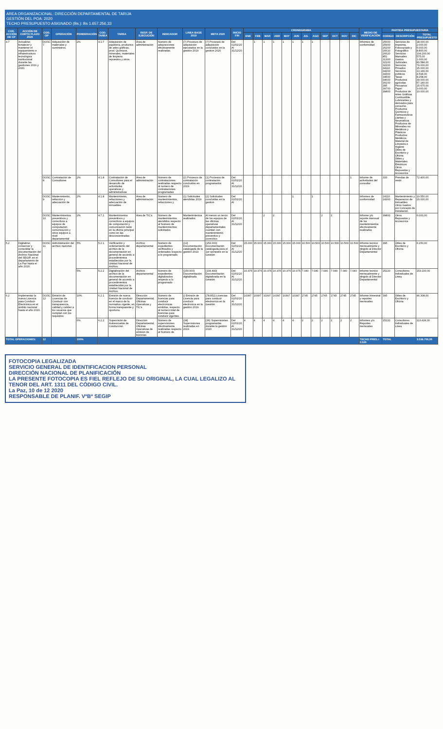AREA ORGANIZACIONAL: DIRECCIÓN DEPARTAMENTAL DE TARIJA
GESTIÓN DEL POA: 2020
TECHO PRESUPUESTO ASIGNADO (Bs.): Bs 1.657.256,33
| COD. ACCIÓN DE CP | ACCIÓN DE CORTO PLAZO 2020 | COD. OP | OPERACIÓN | PONDERACIÓN | COD. TAREA | TAREA | RESP. DE EJECUCIÓN | INDICADOR | LINEA BASE 2019 | META 2020 | INICIO FIN | CRONOGRAMA | | | | | | | | | | | | MEDIO DE VERIFICACIÓN | PARTIDA PRESUPUESTARIA | | |
| --- | --- | --- | --- | --- | --- | --- | --- | --- | --- | --- | --- | --- | --- | --- | --- | --- | --- | --- | --- | --- | --- | --- | --- | --- | --- | --- | --- |
| | | | | | | | | | | | | ENE | FEB | MAR | ABR | MAY | JUN | JUL | AGO | SEP | OCT | NOV | DIC | | CODIGO | DESCRIPCIÓN | TOTAL PRESUPUESTO |
| 4.7 | Actualizar, fortalecer y mantener el equipamiento e infraestructura tecnológica institucional durante las gestiones 2019 y 2020. | DOSC 7 | Adquisición de materiales y suministros. | 2% | 4.1.7 | Adquisición de papelería, productos de artes gráficas, prod. Químicos, minerales, materiales de limpieza repuestos y otros. | Área de administración | Numero de adquisiciones efectivamente realizadas. | (7) Procesos de adquisición ejecutados en la gestión 2019 | (7) Procesos de adquisición concluidos en la gestion 2020 | Del 02/01/20 Al 31/12/20 | | 1 | 1 | 1 | 1 | 1 | 1 | 1 | | | | | Informes de conformidad | 25600 25900 26200 26610 26620 851 31300 32100 32200 34110 34200 34300 34500 34600 39100 395 39700 39800 | Servicios de Imprenta, Fotocopiado y Fotográfico Servicios Manuales Gastos Judiciales Servicios Privados Servicios públicos Tasas Productos agrícolas Pecuarios Papel Productos de Artes Gráficas Combustible, Lubricantes y derivados para consumo Productos Químicos y Farmacéuticos Llantas y Neumáticos Productos de Minerales no Metálicos y Plásticos Productos Metálicos Material de Limpieza e Higiene Útiles de Escritorio y Oficina Útiles y Materiales Eléctricos Otros Repuestos y Accesorios | 18.000,00 2.000,00 5.000,00 8.800,00 104.200,00 575,00 1.000,00 83.584,00 79.000,00 15.000,00 13.166,00 4.594,00 8.258,00 39.000,00 57.140,00 15.675,00 3.000,00 10.000,00 |
| | | DOSC 8 | Contratación de Consultores | 2% | 4.1.8 | Contratación de Consultores para el desarrollo de actividades operativas y administrativas | Área de administración | Numero de contrataciones realizadas respecto al numero de contrataciones programadas | (2) Procesos de contratación concluidos en 2019 | (1) Procesos de contratación programados | Del 02/01/20 Al 31/12/20 | | | | | | | | | | | | 1 | Informe de actividades del consultor | 333 | Prendas de vestir | 72.400,00 |
| | | DOSC 9 | Mantenimiento, refacción y adecuación de | 2% | 4.1.8 | Mantenimiento, refacciones y adecuación de inmuebles | Área de administración | Numero de mantenimientos, refacciones y | (1) Solicitudes atendidas 2019 | (2) Solicitudes concluidas en la gestion | Del 02/01/20 Al | | | | | | 1 | | 1 | | | | | Informes de conformidad | 24110 24300 | Mantenimiento y Reparacion de Inmuebles Otros Gastos por Concepto de Instalacion | 19.550,00 20.000,00 |
| | | DOSC 10 | Mantenimientos preventivos y correctivos a equipos de computación, comunicación y otros equipos a nivel departamental | 2% | 4.7.1 | Mantenimientos preventivos y correctivos a equipos de computación y comunicación tanto en la oficina principal como en las desconcentradas | Área de TIC's | Numero de mantenimientos atendidos respecto al Numero de mantenimientos solicitados | Mantenimientos realizados | Al menos un tercio de los equipos de las oficinas operativas departamentales cuentan con mantenimiento preventivo y correctivo | Del 02/01/20 Al 31/12/20 | | | 2 | 2 | | | | | 2 | 2 | | | Informe y/o reporte mensual de los mantenimientos efectivamente realizados | 39800 | Otros Repuestos y Accesorios | 6.000,00 |
| 5.2 | Digitalizar, conservar y consolidar la documentación del Archivo Nacional del SEGIP, en el departamento de La Paz hasta el año 2020. | DOSC 11 | Administración del archivo nacional. | 5% | 5.2.1 | Verificación y ordenamiento del archivo de la documentación en general de acuerdo a procedimientos establecidos por la Unidad Nacional de Archivo. | Archivo departamental | Numero de expedientes verificados y ordenados respecto a lo programado | (12) Documentación catalogada de la gestión 2019 | (153.000) Documentación catalogada para el 1er semestre en la Gestión | Del 02/01/20 Al 31/12/20 | 15.000 | 15.000 | 15.000 | 15.000 | 15.000 | 15.000 | 10.500 | 10.500 | 10.500 | 10.500 | 10.500 | 10.500 | Informe tecnico mensualmente y dirigido al Director Departamental | 395 | Útiles de Escritorio y Oficina | 6.150,00 |
| | | | | 5% | 5.2.2 | Digitalización del archivo de la documentación en general de acuerdo a procedimientos establecidos por la Unidad Nacional de Archivo. | Archivo departamental | Numero de expedientes digitalizados respecto a lo programado | (150.000) Documentación digitalizada | (104.490) Documentación digitalizada en la Gestión | Del 02/01/20 Al 31/12/20 | 10.375 | 10.375 | 10.375 | 10.375 | 10.375 | 10.375 | 7.040 | 7.040 | 7.040 | 7.040 | 7.040 | 7.040 | Informe tecnico mensualmente y dirigido al Director Departamental | 25220 | Consultores Individuales de Linea | 153.100,00 |
| 6.2 | Implementar la nueva Licencia para Conducir Electrónica en el ámbito nacional hasta el año 2020. | DOSC 12 | Emisión de Licencias de Conducir con transparencia, calidad y calidez a los usuarios que cumplan con los requisitos | 10% | 6.2.1 | Emisión de nueva licencia de conducir en el marco de la normativa vigente, en forma transparente y oportuna. | Dirección Departamental, Oficinas Operativas y TIC's | Numero de licencias para conducir electronicas emitidas, respecto al numero total de licencias para conducir vigentes. | () Emisión de Licencia para conducir electronica en la gestión 2019. | (78.852) Licencias para conducir electronica en la Gestión | Del 02/01/20 Al 31/12/20 | 10397 | 10397 | 10397 | 10397 | 10397 | 10397 | 2745 | 2745 | 2745 | 2745 | 2745 | 2745 | Informe trimestral y reportes mensuales | 395 | Útiles de Escritorio y Oficina | 46.308,00 |
| | | | | 6% | 6.2.2 | Supervisión de Autoescuelas de Conduccion | Direccion Departamental, Oficinas Operativas de emision de licencias | Numero de supervisiones efectivamente realizadas respecto al Numero de | (38) Supervisiones realizadas en 2019 | (36) Supervisiones programadas durante la gestión 2020 | Del 02/01/20 Al 31/12/20 | 4 | 4 | 4 | 4 | 4 | 4 | 2 | 2 | 2 | 2 | 2 | 2 | Informes y/o Reportes mensuales | 25220 | Consultores Individuales de Linea | 113.424,00 |
| TOTAL OPERACIONES: | | 12 | | 100% | | | | | | | | | | | | | | | | | | | | TECHO PRES.= 2.020 | TOTAL | | 3.536.706,00 |
FOTOCOPIA LEGALIZADA
SERVICIO GENERAL DE IDENTIFICACION PERSONAL
DIRECCIÓN NACIONAL DE PLANIFICACIÓN
LA PRESENTE FOTOCOPIA ES FIEL REFLEJO DE SU ORIGINAL, LA CUAL LEGALIZO AL TENOR DEL ART. 1311 DEL CÓDIGO CIVIL.
La Paz, 10 de 12 2020
RESPONSABLE DE PLANIF. VºBº SEGIP